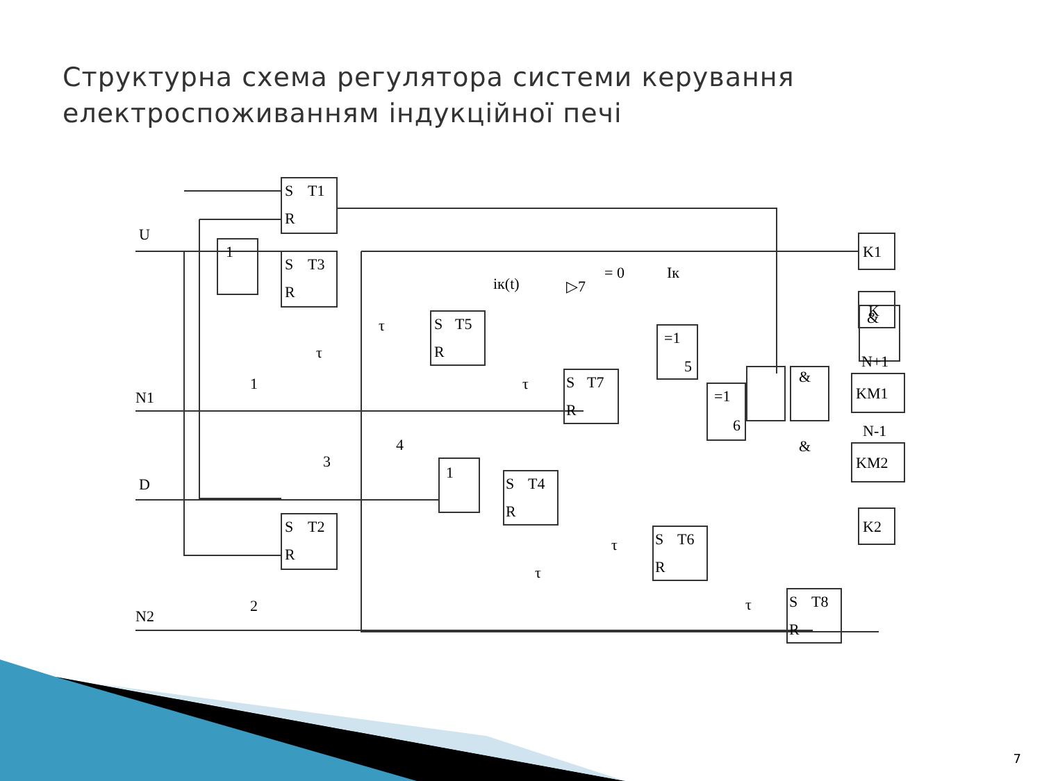Структурна схема регулятора системи керування
електроспоживанням індукційної печі
U
N1
D
N2
S
T1
R
1
S
T3
R
S
T2
R
S
T5
R
S
T7
R
S
T4
R
S
T6
R
S
T8
R
&
&
&
=1
5
=1
6
iк(t)
▷7
= 0
Iк
τ
τ
τ
τ
τ
τ
1
1
3
4
2
K1
K
N+1
KM1
N-1
KM2
K2
7